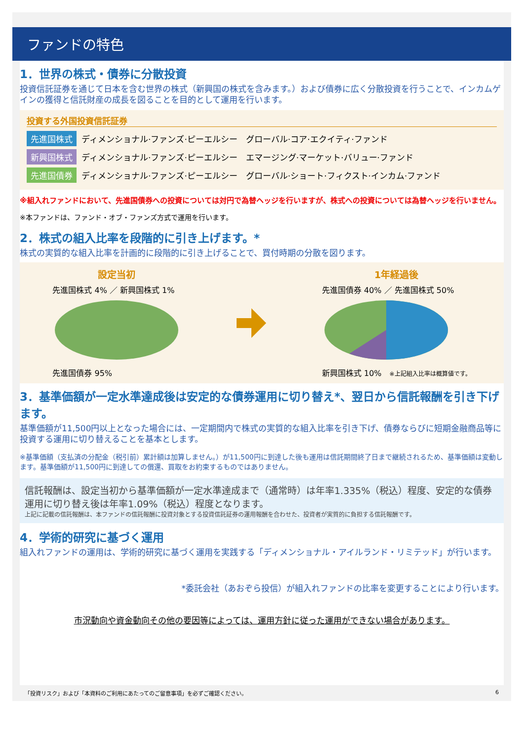ファンドの特色
1．世界の株式・債券に分散投資
投資信託証券を通じて日本を含む世界の株式（新興国の株式を含みます。）および債券に広く分散投資を行うことで、インカムゲインの獲得と信託財産の成長を図ることを目的として運用を行います。
投資する外国投資信託証券
先進国株式 ディメンショナル·ファンズ·ピーエルシー　グローバル·コア·エクイティ·ファンド
新興国株式 ディメンショナル·ファンズ·ピーエルシー　エマージング·マーケット·バリュー·ファンド
先進国債券 ディメンショナル·ファンズ·ピーエルシー　グローバル·ショート·フィクスト·インカム·ファンド
※組入れファンドにおいて、先進国債券への投資については対円で為替ヘッジを行いますが、株式への投資については為替ヘッジを行いません。
※本ファンドは、ファンド・オブ・ファンズ方式で運用を行います。
2．株式の組入比率を段階的に引き上げます。*
株式の実質的な組入比率を計画的に段階的に引き上げることで、買付時期の分散を図ります。
設定当初
先進国株式 4% ／ 新興国株式 1%
先進国債券 95%
1年経過後
先進国債券 40% ／ 先進国株式 50%
新興国株式 10%　※上記組入比率は概算値です。
3．基準価額が一定水準達成後は安定的な債券運用に切り替え*、翌日から信託報酬を引き下げます。
基準価額が11,500円以上となった場合には、一定期間内で株式の実質的な組入比率を引き下げ、債券ならびに短期金融商品等に投資する運用に切り替えることを基本とします。
※基準価額（支払済の分配金（税引前）累計額は加算しません。）が11,500円に到達した後も運用は信託期間終了日まで継続されるため、基準価額は変動します。基準価額が11,500円に到達しての償還、買取をお約束するものではありません。
信託報酬は、設定当初から基準価額が一定水準達成まで（通常時）は年率1.335%（税込）程度、安定的な債券運用に切り替え後は年率1.09%（税込）程度となります。
上記に記載の信託報酬は、本ファンドの信託報酬に投資対象とする投資信託証券の運用報酬を合わせた、投資者が実質的に負担する信託報酬です。
4．学術的研究に基づく運用
組入れファンドの運用は、学術的研究に基づく運用を実践する「ディメンショナル・アイルランド・リミテッド」が行います。
*委託会社（あおぞら投信）が組入れファンドの比率を変更することにより行います。
市況動向や資金動向その他の要因等によっては、運用方針に従った運用ができない場合があります。
「投資リスク」および「本資料のご利用にあたってのご留意事項」を必ずご確認ください。 6